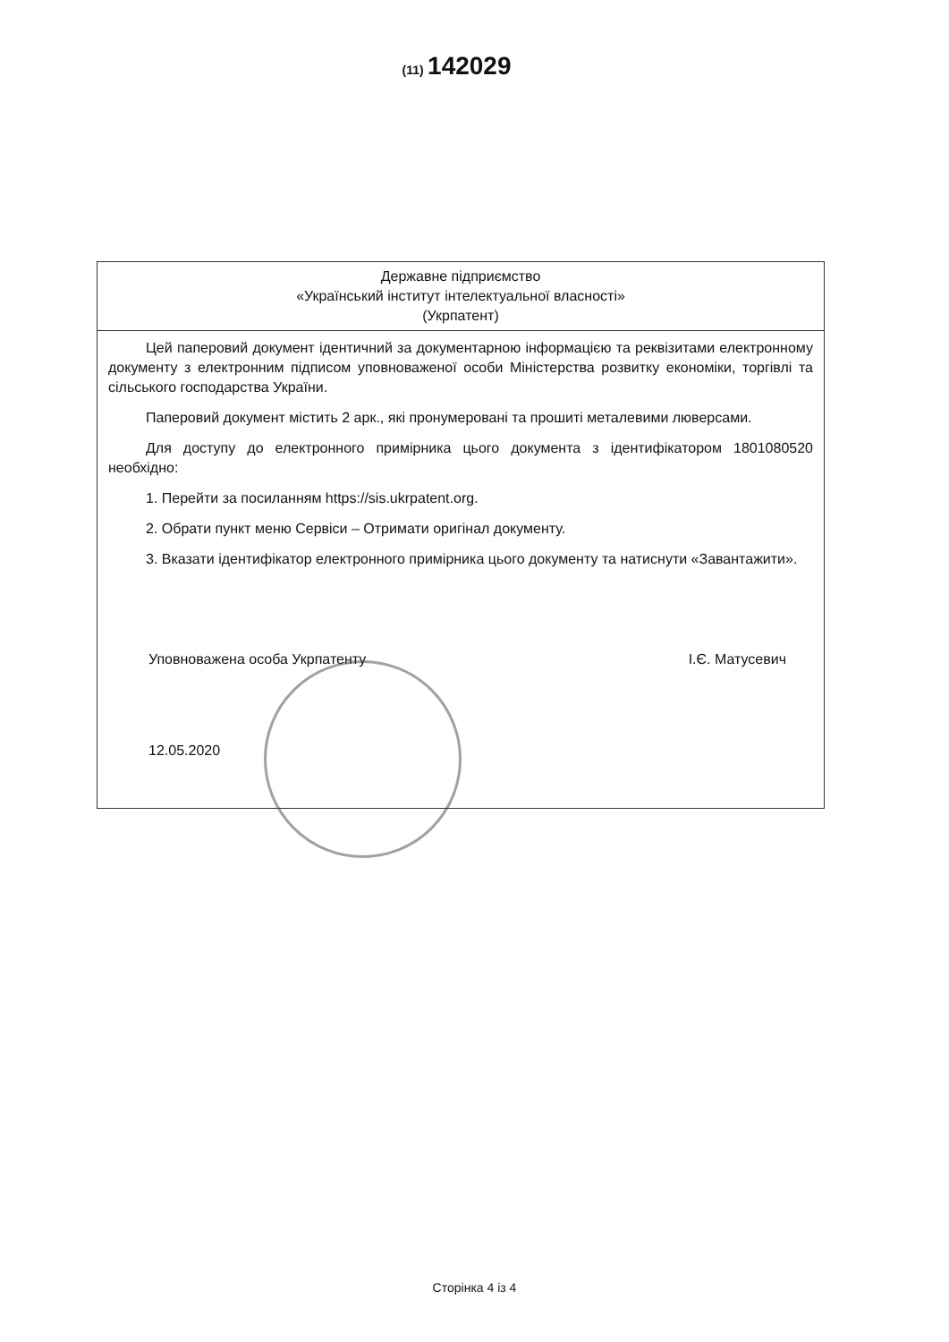(11) 142029
Державне підприємство
«Український інститут інтелектуальної власності»
(Укрпатент)
Цей паперовий документ ідентичний за документарною інформацією та реквізитами електронному документу з електронним підписом уповноваженої особи Міністерства розвитку економіки, торгівлі та сільського господарства України.
Паперовий документ містить 2 арк., які пронумеровані та прошиті металевими люверсами.
Для доступу до електронного примірника цього документа з ідентифікатором 1801080520 необхідно:
1. Перейти за посиланням https://sis.ukrpatent.org.
2. Обрати пункт меню Сервіси – Отримати оригінал документу.
3. Вказати ідентифікатор електронного примірника цього документу та натиснути «Завантажити».
Уповноважена особа Укрпатенту І.Є. Матусевич
12.05.2020
Сторінка 4 із 4